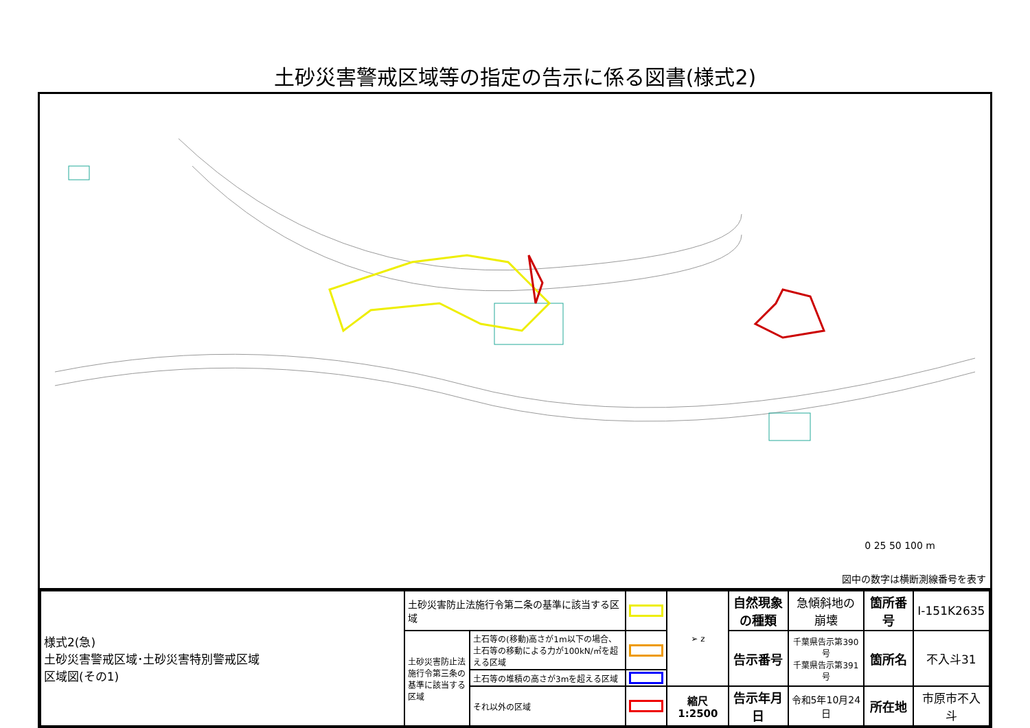土砂災害警戒区域等の指定の告示に係る図書(様式2)
0 25 50 100 m
図中の数字は横断測線番号を表す
| 様式2(急) 土砂災害警戒区域･土砂災害特別警戒区域 区域図(その1) | 土砂災害防止法施行令第二条の基準に該当する区域 | | | ➢ z | 自然現象 の種類 | 急傾斜地の崩壊 | 箇所番号 | Ⅰ-151K2635 |
| | 土砂災害防止法施行令第三条の基準に該当する区域 | 土石等の(移動)高さが1m以下の場合、 土石等の移動による力が100kN/㎡を超える区域 | | | 告示番号 | 千葉県告示第390号 千葉県告示第391号 | 箇所名 | 不入斗31 |
| | | 土石等の堆積の高さが3mを超える区域 | | | | | | |
| | | それ以外の区域 | | 縮尺 1:2500 | 告示年月日 | 令和5年10月24日 | 所在地 | 市原市不入斗 |